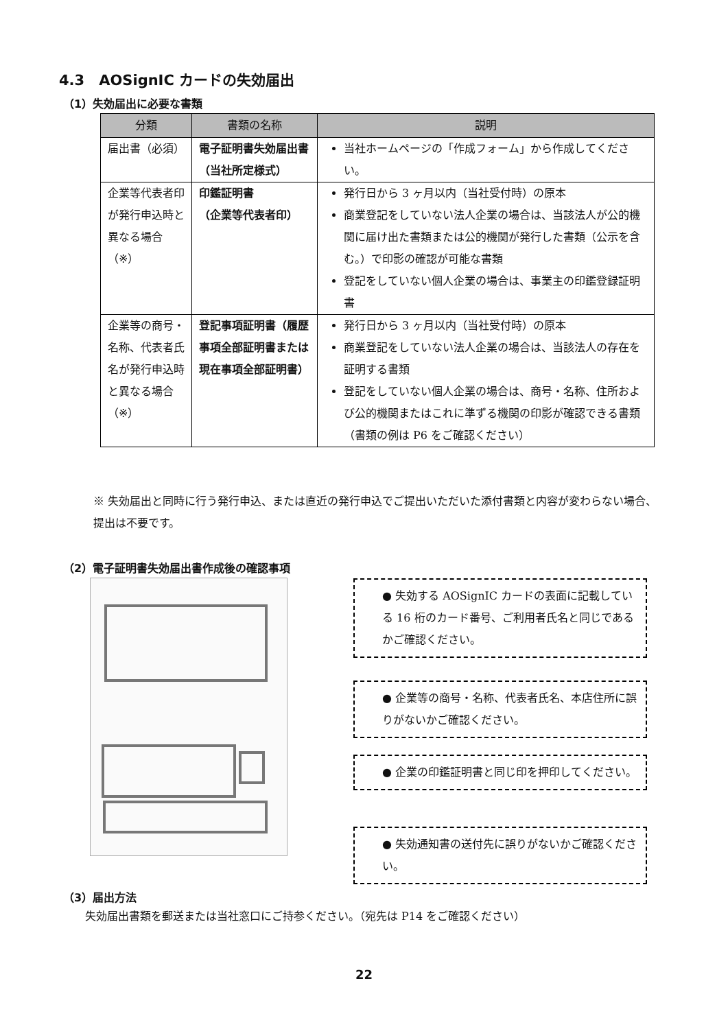4.3　AOSignIC カードの失効届出
（1）失効届出に必要な書類
| 分類 | 書類の名称 | 説明 |
| --- | --- | --- |
| 届出書（必須） | 電子証明書失効届出書（当社所定様式） | 当社ホームページの「作成フォーム」から作成してください。 |
| 企業等代表者印が発行申込時と異なる場合 （※） | 印鑑証明書 （企業等代表者印） | 発行日から 3 ヶ月以内（当社受付時）の原本 商業登記をしていない法人企業の場合は、当該法人が公的機関に届け出た書類または公的機関が発行した書類（公示を含む。）で印影の確認が可能な書類 登記をしていない個人企業の場合は、事業主の印鑑登録証明書 |
| 企業等の商号・名称、代表者氏名が発行申込時と異なる場合 （※） | 登記事項証明書（履歴事項全部証明書または現在事項全部証明書） | 発行日から 3 ヶ月以内（当社受付時）の原本 商業登記をしていない法人企業の場合は、当該法人の存在を証明する書類 登記をしていない個人企業の場合は、商号・名称、住所および公的機関またはこれに準ずる機関の印影が確認できる書類（書類の例は P6 をご確認ください） |
※ 失効届出と同時に行う発行申込、または直近の発行申込でご提出いただいた添付書類と内容が変わらない場合、提出は不要です。
（2）電子証明書失効届出書作成後の確認事項
● 失効する AOSignIC カードの表面に記載している 16 桁のカード番号、ご利用者氏名と同じであるかご確認ください。
● 企業等の商号・名称、代表者氏名、本店住所に誤りがないかご確認ください。
● 企業の印鑑証明書と同じ印を押印してください。
● 失効通知書の送付先に誤りがないかご確認ください。
（3）届出方法
失効届出書類を郵送または当社窓口にご持参ください。（宛先は P14 をご確認ください）
22